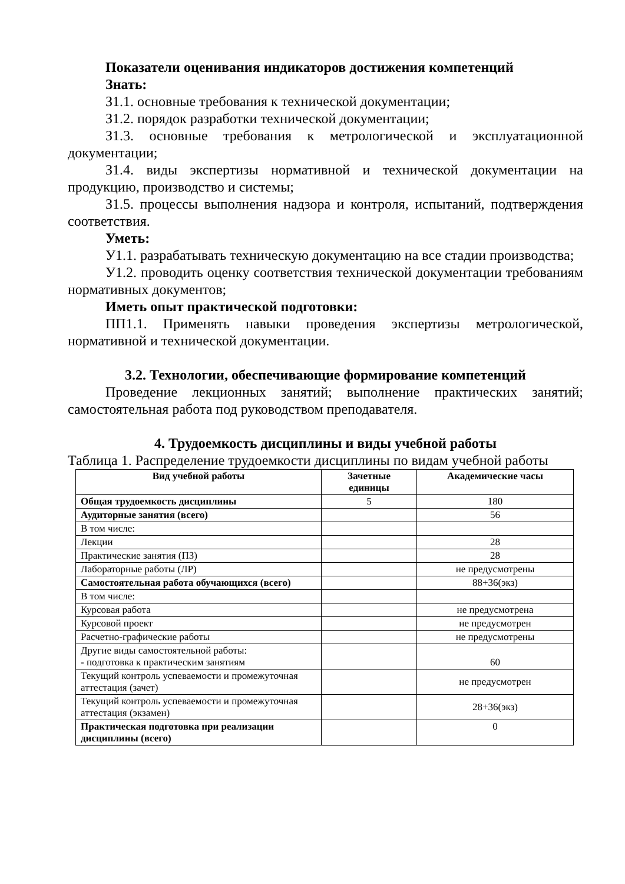Показатели оценивания индикаторов достижения компетенций
Знать:
З1.1. основные требования к технической документации;
З1.2. порядок разработки технической документации;
З1.3. основные требования к метрологической и эксплуатационной документации;
З1.4. виды экспертизы нормативной и технической документации на продукцию, производство и системы;
З1.5. процессы выполнения надзора и контроля, испытаний, подтверждения соответствия.
Уметь:
У1.1. разрабатывать техническую документацию на все стадии производства;
У1.2. проводить оценку соответствия технической документации требованиям нормативных документов;
Иметь опыт практической подготовки:
ПП1.1. Применять навыки проведения экспертизы метрологической, нормативной и технической документации.
3.2. Технологии, обеспечивающие формирование компетенций
Проведение лекционных занятий; выполнение практических занятий; самостоятельная работа под руководством преподавателя.
4. Трудоемкость дисциплины и виды учебной работы
Таблица 1. Распределение трудоемкости дисциплины по видам учебной работы
| Вид учебной работы | Зачетные единицы | Академические часы |
| --- | --- | --- |
| Общая трудоемкость дисциплины | 5 | 180 |
| Аудиторные занятия (всего) | | 56 |
| В том числе: | | |
| Лекции | | 28 |
| Практические занятия (ПЗ) | | 28 |
| Лабораторные работы (ЛР) | | не предусмотрены |
| Самостоятельная работа обучающихся (всего) | | 88+36(экз) |
| В том числе: | | |
| Курсовая работа | | не предусмотрена |
| Курсовой проект | | не предусмотрен |
| Расчетно-графические работы | | не предусмотрены |
| Другие виды самостоятельной работы: - подготовка к практическим занятиям | | 60 |
| Текущий контроль успеваемости и промежуточная аттестация (зачет) | | не предусмотрен |
| Текущий контроль успеваемости и промежуточная аттестация (экзамен) | | 28+36(экз) |
| Практическая подготовка при реализации дисциплины (всего) | | 0 |